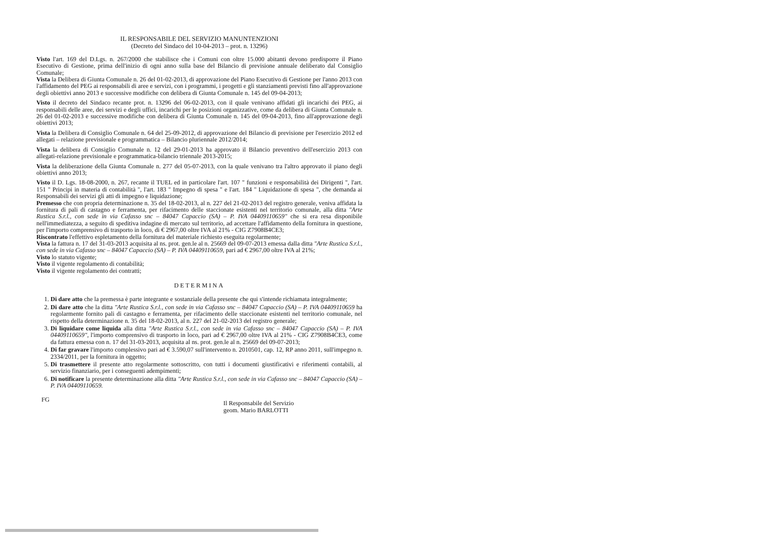IL RESPONSABILE DEL SERVIZIO MANUNTENZIONI
(Decreto del Sindaco del 10-04-2013 – prot. n. 13296)
Visto l'art. 169 del D.Lgs. n. 267/2000 che stabilisce che i Comuni con oltre 15.000 abitanti devono predisporre il Piano Esecutivo di Gestione, prima dell'inizio di ogni anno sulla base del Bilancio di previsione annuale deliberato dal Consiglio Comunale;
Vista la Delibera di Giunta Comunale n. 26 del 01-02-2013, di approvazione del Piano Esecutivo di Gestione per l'anno 2013 con l'affidamento del PEG ai responsabili di aree e servizi, con i programmi, i progetti e gli stanziamenti previsti fino all'approvazione degli obiettivi anno 2013 e successive modifiche con delibera di Giunta Comunale n. 145 del 09-04-2013;
Visto il decreto del Sindaco recante prot. n. 13296 del 06-02-2013, con il quale venivano affidati gli incarichi dei PEG, ai responsabili delle aree, dei servizi e degli uffici, incarichi per le posizioni organizzative, come da delibera di Giunta Comunale n. 26 del 01-02-2013 e successive modifiche con delibera di Giunta Comunale n. 145 del 09-04-2013, fino all'approvazione degli obiettivi 2013;
Vista la Delibera di Consiglio Comunale n. 64 del 25-09-2012, di approvazione del Bilancio di previsione per l'esercizio 2012 ed allegati – relazione previsionale e programmatica – Bilancio pluriennale 2012/2014;
Vista la delibera di Consiglio Comunale n. 12 del 29-01-2013 ha approvato il Bilancio preventivo dell'esercizio 2013 con allegati-relazione previsionale e programmatica-bilancio triennale 2013-2015;
Vista la deliberazione della Giunta Comunale n. 277 del 05-07-2013, con la quale venivano tra l'altro approvato il piano degli obiettivi anno 2013;
Visto il D. Lgs. 18-08-2000, n. 267, recante il TUEL ed in particolare l'art. 107 " funzioni e responsabilità dei Dirigenti ", l'art. 151 " Principi in materia di contabilità ", l'art. 183 " Impegno di spesa " e l'art. 184 " Liquidazione di spesa ", che demanda ai Responsabili dei servizi gli atti di impegno e liquidazione;
Premesso che con propria determinazione n. 35 del 18-02-2013, al n. 227 del 21-02-2013 del registro generale, veniva affidata la fornitura di pali di castagno e ferramenta, per rifacimento delle staccionate esistenti nel territorio comunale, alla ditta "Arte Rustica S.r.l., con sede in via Cafasso snc – 84047 Capaccio (SA) – P. IVA 04409110659" che si era resa disponibile nell'immediatezza, a seguito di speditiva indagine di mercato sul territorio, ad accettare l'affidamento della fornitura in questione, per l'importo comprensivo di trasporto in loco, di € 2967,00 oltre IVA al 21% - CIG Z7908B4CE3;
Riscontrato l'effettivo espletamento della fornitura del materiale richiesto eseguita regolarmente;
Vista la fattura n. 17 del 31-03-2013 acquisita al ns. prot. gen.le al n. 25669 del 09-07-2013 emessa dalla ditta "Arte Rustica S.r.l., con sede in via Cafasso snc – 84047 Capaccio (SA) – P. IVA 04409110659, pari ad € 2967,00 oltre IVA al 21%;
Visto lo statuto vigente;
Visto il vigente regolamento di contabilità;
Visto il vigente regolamento dei contratti;
DETERMINA
1. Di dare atto che la premessa è parte integrante e sostanziale della presente che qui s'intende richiamata integralmente;
2. Di dare atto che la ditta "Arte Rustica S.r.l., con sede in via Cafasso snc – 84047 Capaccio (SA) – P. IVA 04409110659 ha regolarmente fornito pali di castagno e ferramenta, per rifacimento delle staccionate esistenti nel territorio comunale, nel rispetto della determinazione n. 35 del 18-02-2013, al n. 227 del 21-02-2013 del registro generale;
3. Di liquidare come liquida alla ditta "Arte Rustica S.r.l., con sede in via Cafasso snc – 84047 Capaccio (SA) – P. IVA 04409110659", l'importo comprensivo di trasporto in loco, pari ad € 2967,00 oltre IVA al 21% - CIG Z7908B4CE3, come da fattura emessa con n. 17 del 31-03-2013, acquisita al ns. prot. gen.le al n. 25669 del 09-07-2013;
4. Di far gravare l'importo complessivo pari ad € 3.590,07 sull'intervento n. 2010501, cap. 12, RP anno 2011, sull'impegno n. 2334/2011, per la fornitura in oggetto;
5. Di trasmettere il presente atto regolarmente sottoscritto, con tutti i documenti giustificativi e riferimenti contabili, al servizio finanziario, per i conseguenti adempimenti;
6. Di notificare la presente determinazione alla ditta "Arte Rustica S.r.l., con sede in via Cafasso snc – 84047 Capaccio (SA) – P. IVA 04409110659.
FG
Il Responsabile del Servizio
geom. Mario BARLOTTI